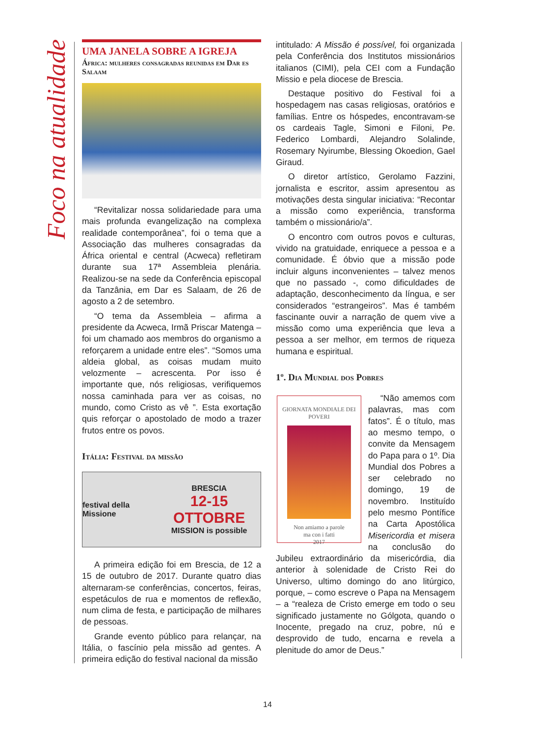Foco na atualidade
UMA JANELA SOBRE A IGREJA
África: mulheres consagradas reunidas em Dar es Salaam
“Revitalizar nossa solidariedade para uma mais profunda evangelização na complexa realidade contemporânea”, foi o tema que a Associação das mulheres consagradas da África oriental e central (Acweca) refletiram durante sua 17ª Assembleia plenária. Realizou-se na sede da Conferência episcopal da Tanzânia, em Dar es Salaam, de 26 de agosto a 2 de setembro.
“O tema da Assembleia – afirma a presidente da Acweca, Irmã Priscar Matenga – foi um chamado aos membros do organismo a reforçarem a unidade entre eles”. “Somos uma aldeia global, as coisas mudam muito velozmente – acrescenta. Por isso é importante que, nós religiosas, verifiquemos nossa caminhada para ver as coisas, no mundo, como Cristo as vê ”. Esta exortação quis reforçar o apostolado de modo a trazer frutos entre os povos.
Itália: Festival da missão
festival della Missione BRESCIA
12-15 OTTOBRE
MISSION is possible
A primeira edição foi em Brescia, de 12 a 15 de outubro de 2017. Durante quatro dias alternaram-se conferências, concertos, feiras, espetáculos de rua e momentos de reflexão, num clima de festa, e participação de milhares de pessoas.
Grande evento público para relançar, na Itália, o fascínio pela missão ad gentes. A primeira edição do festival nacional da missão
intitulado: A Missão é possível, foi organizada pela Conferência dos Institutos missionários italianos (CIMI), pela CEI com a Fundação Missio e pela diocese de Brescia.
Destaque positivo do Festival foi a hospedagem nas casas religiosas, oratórios e famílias. Entre os hóspedes, encontravam-se os cardeais Tagle, Simoni e Filoni, Pe. Federico Lombardi, Alejandro Solalinde, Rosemary Nyirumbe, Blessing Okoedion, Gael Giraud.
O diretor artístico, Gerolamo Fazzini, jornalista e escritor, assim apresentou as motivações desta singular iniciativa: “Recontar a missão como experiência, transforma também o missionário/a”.
O encontro com outros povos e culturas, vivido na gratuidade, enriquece a pessoa e a comunidade. É óbvio que a missão pode incluir alguns inconvenientes – talvez menos que no passado -, como dificuldades de adaptação, desconhecimento da língua, e ser considerados “estrangeiros”. Mas é também fascinante ouvir a narração de quem vive a missão como uma experiência que leva a pessoa a ser melhor, em termos de riqueza humana e espiritual.
1º. Dia Mundial dos Pobres
GIORNATA MONDIALE DEI POVERI
Non amiamo a parole
ma con i fatti
2017
“Não amemos com palavras, mas com fatos”. É o título, mas ao mesmo tempo, o convite da Mensagem do Papa para o 1º. Dia Mundial dos Pobres a ser celebrado no domingo, 19 de novembro. Instituído pelo mesmo Pontífice na Carta Apostólica Misericordia et misera na conclusão do Jubileu extraordinário da misericórdia, dia anterior à solenidade de Cristo Rei do Universo, ultimo domingo do ano litúrgico, porque, – como escreve o Papa na Mensagem – a “realeza de Cristo emerge em todo o seu significado justamente no Gólgota, quando o Inocente, pregado na cruz, pobre, nú e desprovido de tudo, encarna e revela a plenitude do amor de Deus.”
14